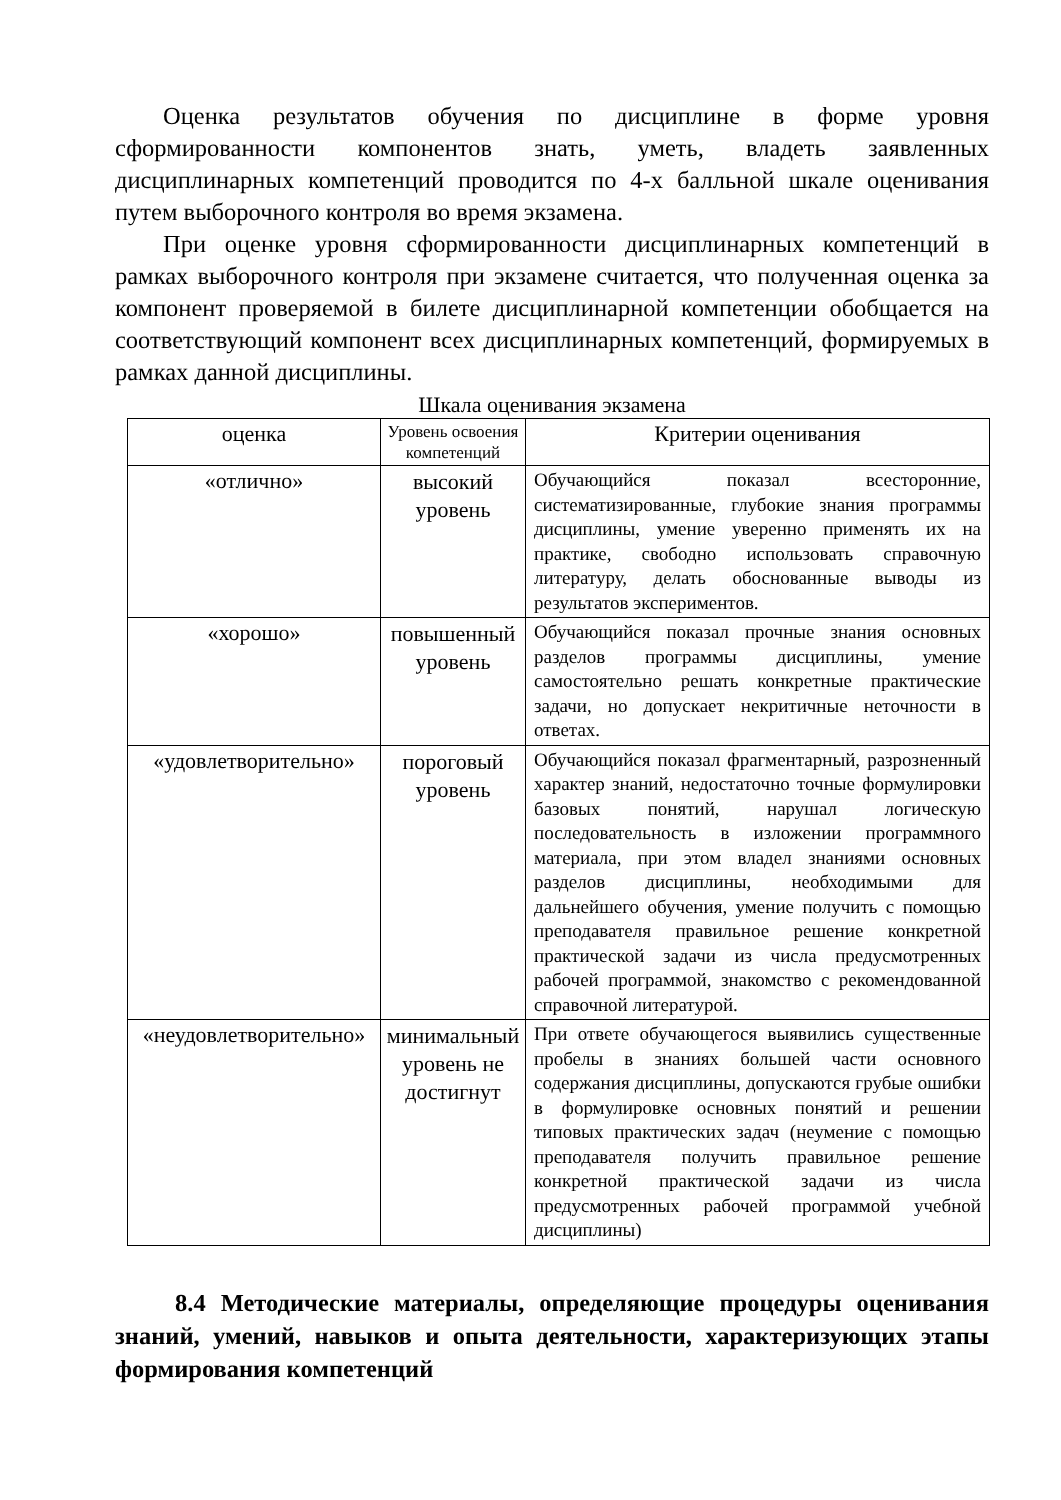Оценка результатов обучения по дисциплине в форме уровня сформированности компонентов знать, уметь, владеть заявленных дисциплинарных компетенций проводится по 4-х балльной шкале оценивания путем выборочного контроля во время экзамена.
При оценке уровня сформированности дисциплинарных компетенций в рамках выборочного контроля при экзамене считается, что полученная оценка за компонент проверяемой в билете дисциплинарной компетенции обобщается на соответствующий компонент всех дисциплинарных компетенций, формируемых в рамках данной дисциплины.
Шкала оценивания экзамена
| оценка | Уровень освоения компетенций | Критерии оценивания |
| «отлично» | высокий уровень | Обучающийся показал всесторонние, систематизированные, глубокие знания программы дисциплины, умение уверенно применять их на практике, свободно использовать справочную литературу, делать обоснованные выводы из результатов экспериментов. |
| «хорошо» | повышенный уровень | Обучающийся показал прочные знания основных разделов программы дисциплины, умение самостоятельно решать конкретные практические задачи, но допускает некритичные неточности в ответах. |
| «удовлетворительно» | пороговый уровень | Обучающийся показал фрагментарный, разрозненный характер знаний, недостаточно точные формулировки базовых понятий, нарушал логическую последовательность в изложении программного материала, при этом владел знаниями основных разделов дисциплины, необходимыми для дальнейшего обучения, умение получить с помощью преподавателя правильное решение конкретной практической задачи из числа предусмотренных рабочей программой, знакомство с рекомендованной справочной литературой. |
| «неудовлетворительно» | минимальный уровень не достигнут | При ответе обучающегося выявились существенные пробелы в знаниях большей части основного содержания дисциплины, допускаются грубые ошибки в формулировке основных понятий и решении типовых практических задач (неумение с помощью преподавателя получить правильное решение конкретной практической задачи из числа предусмотренных рабочей программой учебной дисциплины) |
8.4 Методические материалы, определяющие процедуры оценивания знаний, умений, навыков и опыта деятельности, характеризующих этапы формирования компетенций